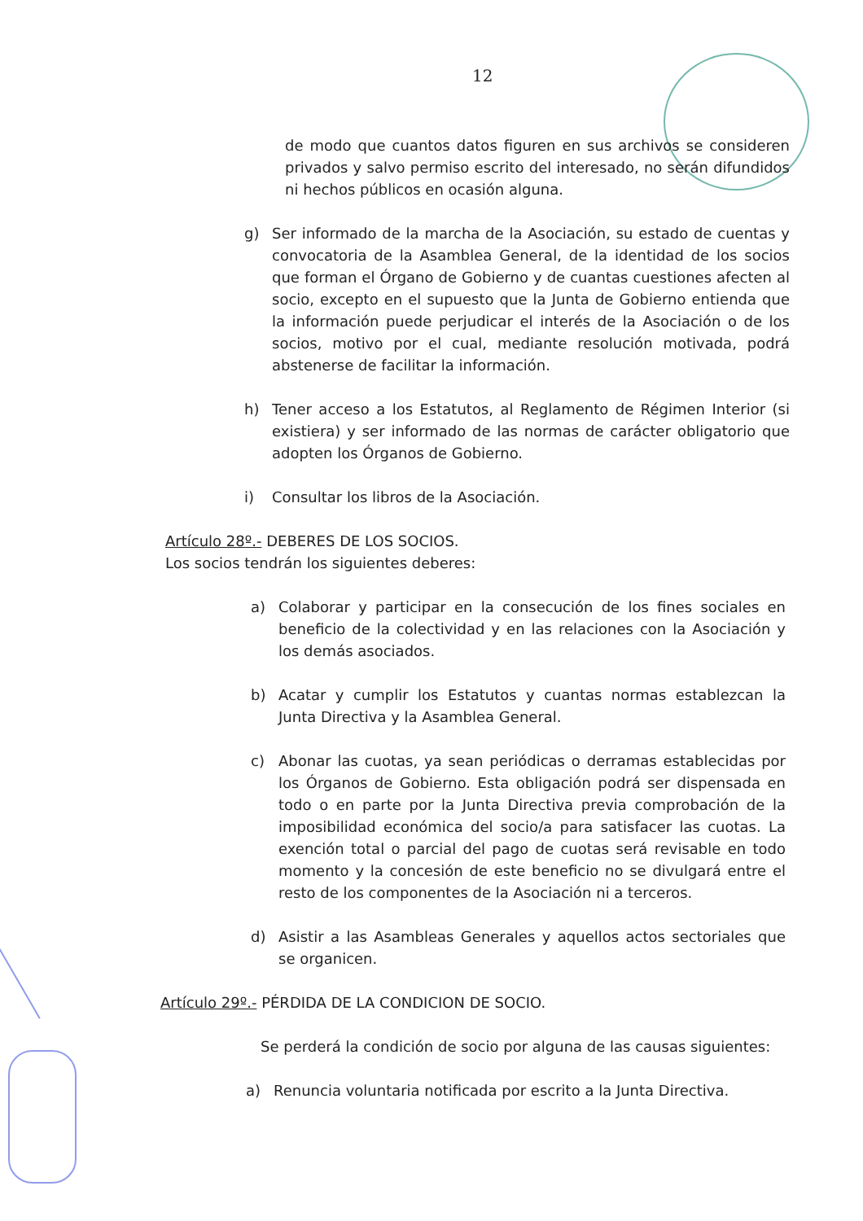12
de modo que cuantos datos figuren en sus archivos se consideren privados y salvo permiso escrito del interesado, no serán difundidos ni hechos públicos en ocasión alguna.
g) Ser informado de la marcha de la Asociación, su estado de cuentas y convocatoria de la Asamblea General, de la identidad de los socios que forman el Órgano de Gobierno y de cuantas cuestiones afecten al socio, excepto en el supuesto que la Junta de Gobierno entienda que la información puede perjudicar el interés de la Asociación o de los socios, motivo por el cual, mediante resolución motivada, podrá abstenerse de facilitar la información.
h) Tener acceso a los Estatutos, al Reglamento de Régimen Interior (si existiera) y ser informado de las normas de carácter obligatorio que adopten los Órganos de Gobierno.
i) Consultar los libros de la Asociación.
Artículo 28º.- DEBERES DE LOS SOCIOS.
Los socios tendrán los siguientes deberes:
a) Colaborar y participar en la consecución de los fines sociales en beneficio de la colectividad y en las relaciones con la Asociación y los demás asociados.
b) Acatar y cumplir los Estatutos y cuantas normas establezcan la Junta Directiva y la Asamblea General.
c) Abonar las cuotas, ya sean periódicas o derramas establecidas por los Órganos de Gobierno. Esta obligación podrá ser dispensada en todo o en parte por la Junta Directiva previa comprobación de la imposibilidad económica del socio/a para satisfacer las cuotas. La exención total o parcial del pago de cuotas será revisable en todo momento y la concesión de este beneficio no se divulgará entre el resto de los componentes de la Asociación ni a terceros.
d) Asistir a las Asambleas Generales y aquellos actos sectoriales que se organicen.
Artículo 29º.- PÉRDIDA DE LA CONDICION DE SOCIO.
Se perderá la condición de socio por alguna de las causas siguientes:
a) Renuncia voluntaria notificada por escrito a la Junta Directiva.